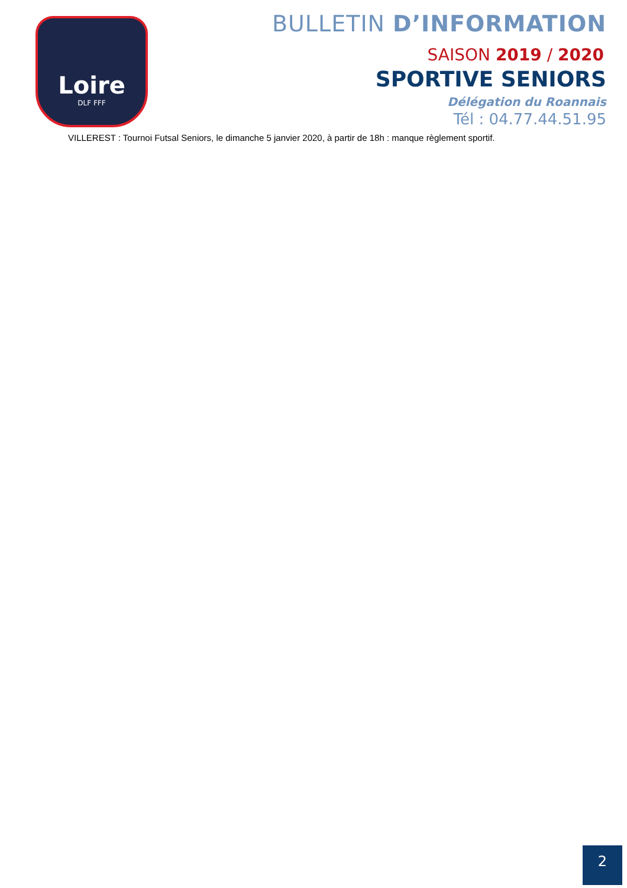Loire
DLF FFF
BULLETIN D’INFORMATION
SAISON 2019 / 2020
SPORTIVE SENIORS
Délégation du Roannais
Tél : 04.77.44.51.95
VILLEREST : Tournoi Futsal Seniors, le dimanche 5 janvier 2020, à partir de 18h : manque règlement sportif.
2